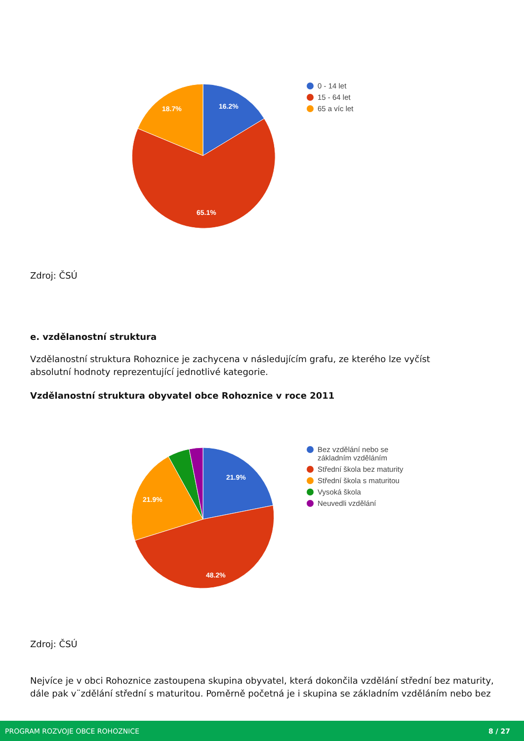16.2%
18.7%
65.1%
0 - 14 let
15 - 64 let
65 a víc let
Zdroj: ČSÚ
e. vzdělanostní struktura
Vzdělanostní struktura Rohoznice je zachycena v následujícím grafu, ze kterého lze vyčíst
absolutní hodnoty reprezentující jednotlivé kategorie.
Vzdělanostní struktura obyvatel obce Rohoznice v roce 2011
21.9%
21.9%
48.2%
Bez vzdělání nebo se
základním vzděláním
Střední škola bez maturity
Střední škola s maturitou
Vysoká škola
Neuvedli vzdělání
Zdroj: ČSÚ
Nejvíce je v obci Rohoznice zastoupena skupina obyvatel, která dokončila vzdělání střední bez maturity, dále pak v¨zdělání střední s maturitou. Poměrně početná je i skupina se základním vzděláním nebo bez
PROGRAM ROZVOJE OBCE ROHOZNICE 8 / 27